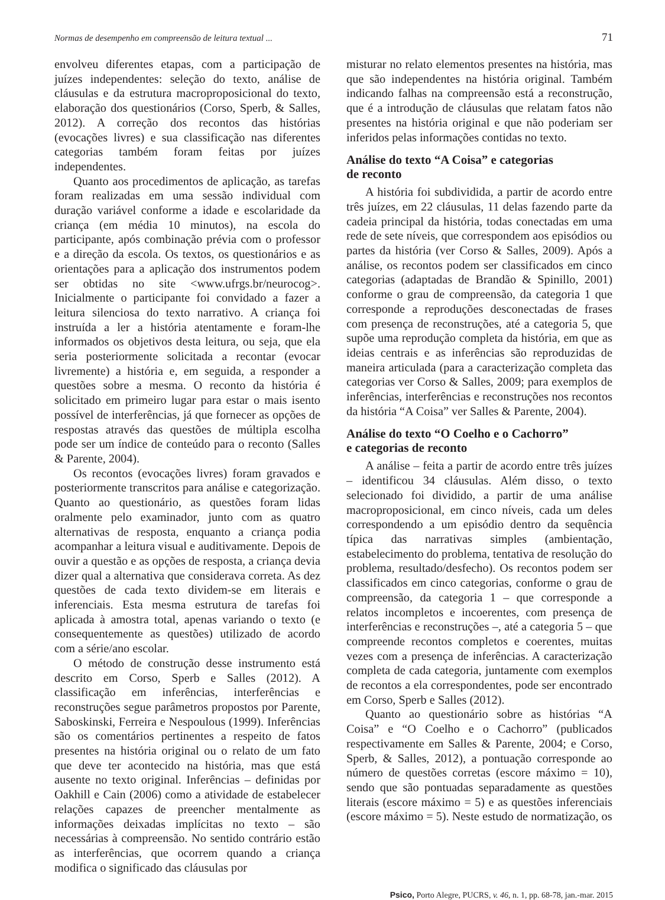Normas de desempenho em compreensão de leitura textual ... 71
envolveu diferentes etapas, com a participação de juízes independentes: seleção do texto, análise de cláusulas e da estrutura macroproposicional do texto, elaboração dos questionários (Corso, Sperb, & Salles, 2012). A correção dos recontos das histórias (evocações livres) e sua classificação nas diferentes categorias também foram feitas por juízes independentes.
Quanto aos procedimentos de aplicação, as tarefas foram realizadas em uma sessão individual com duração variável conforme a idade e escolaridade da criança (em média 10 minutos), na escola do participante, após combinação prévia com o professor e a direção da escola. Os textos, os questionários e as orientações para a aplicação dos instrumentos podem ser obtidas no site <www.ufrgs.br/neurocog>. Inicialmente o participante foi convidado a fazer a leitura silenciosa do texto narrativo. A criança foi instruída a ler a história atentamente e foram-lhe informados os objetivos desta leitura, ou seja, que ela seria posteriormente solicitada a recontar (evocar livremente) a história e, em seguida, a responder a questões sobre a mesma. O reconto da história é solicitado em primeiro lugar para estar o mais isento possível de interferências, já que fornecer as opções de respostas através das questões de múltipla escolha pode ser um índice de conteúdo para o reconto (Salles & Parente, 2004).
Os recontos (evocações livres) foram gravados e posteriormente transcritos para análise e categorização. Quanto ao questionário, as questões foram lidas oralmente pelo examinador, junto com as quatro alternativas de resposta, enquanto a criança podia acompanhar a leitura visual e auditivamente. Depois de ouvir a questão e as opções de resposta, a criança devia dizer qual a alternativa que considerava correta. As dez questões de cada texto dividem-se em literais e inferenciais. Esta mesma estrutura de tarefas foi aplicada à amostra total, apenas variando o texto (e consequentemente as questões) utilizado de acordo com a série/ano escolar.
O método de construção desse instrumento está descrito em Corso, Sperb e Salles (2012). A classificação em inferências, interferências e reconstruções segue parâmetros propostos por Parente, Saboskinski, Ferreira e Nespoulous (1999). Inferências são os comentários pertinentes a respeito de fatos presentes na história original ou o relato de um fato que deve ter acontecido na história, mas que está ausente no texto original. Inferências – definidas por Oakhill e Cain (2006) como a atividade de estabelecer relações capazes de preencher mentalmente as informações deixadas implícitas no texto – são necessárias à compreensão. No sentido contrário estão as interferências, que ocorrem quando a criança modifica o significado das cláusulas por
misturar no relato elementos presentes na história, mas que são independentes na história original. Também indicando falhas na compreensão está a reconstrução, que é a introdução de cláusulas que relatam fatos não presentes na história original e que não poderiam ser inferidos pelas informações contidas no texto.
Análise do texto “A Coisa” e categorias
de reconto
A história foi subdividida, a partir de acordo entre três juízes, em 22 cláusulas, 11 delas fazendo parte da cadeia principal da história, todas conectadas em uma rede de sete níveis, que correspondem aos episódios ou partes da história (ver Corso & Salles, 2009). Após a análise, os recontos podem ser classificados em cinco categorias (adaptadas de Brandão & Spinillo, 2001) conforme o grau de compreensão, da categoria 1 que corresponde a reproduções desconectadas de frases com presença de reconstruções, até a categoria 5, que supõe uma reprodução completa da história, em que as ideias centrais e as inferências são reproduzidas de maneira articulada (para a caracterização completa das categorias ver Corso & Salles, 2009; para exemplos de inferências, interferências e reconstruções nos recontos da história “A Coisa” ver Salles & Parente, 2004).
Análise do texto “O Coelho e o Cachorro”
e categorias de reconto
A análise – feita a partir de acordo entre três juízes – identificou 34 cláusulas. Além disso, o texto selecionado foi dividido, a partir de uma análise macroproposicional, em cinco níveis, cada um deles correspondendo a um episódio dentro da sequência típica das narrativas simples (ambientação, estabelecimento do problema, tentativa de resolução do problema, resultado/desfecho). Os recontos podem ser classificados em cinco categorias, conforme o grau de compreensão, da categoria 1 – que corresponde a relatos incompletos e incoerentes, com presença de interferências e reconstruções –, até a categoria 5 – que compreende recontos completos e coerentes, muitas vezes com a presença de inferências. A caracterização completa de cada categoria, juntamente com exemplos de recontos a ela correspondentes, pode ser encontrado em Corso, Sperb e Salles (2012).
Quanto ao questionário sobre as histórias “A Coisa” e “O Coelho e o Cachorro” (publicados respectivamente em Salles & Parente, 2004; e Corso, Sperb, & Salles, 2012), a pontuação corresponde ao número de questões corretas (escore máximo = 10), sendo que são pontuadas separadamente as questões literais (escore máximo = 5) e as questões inferenciais (escore máximo = 5). Neste estudo de normatização, os
Psico, Porto Alegre, PUCRS, v. 46, n. 1, pp. 68-78, jan.-mar. 2015